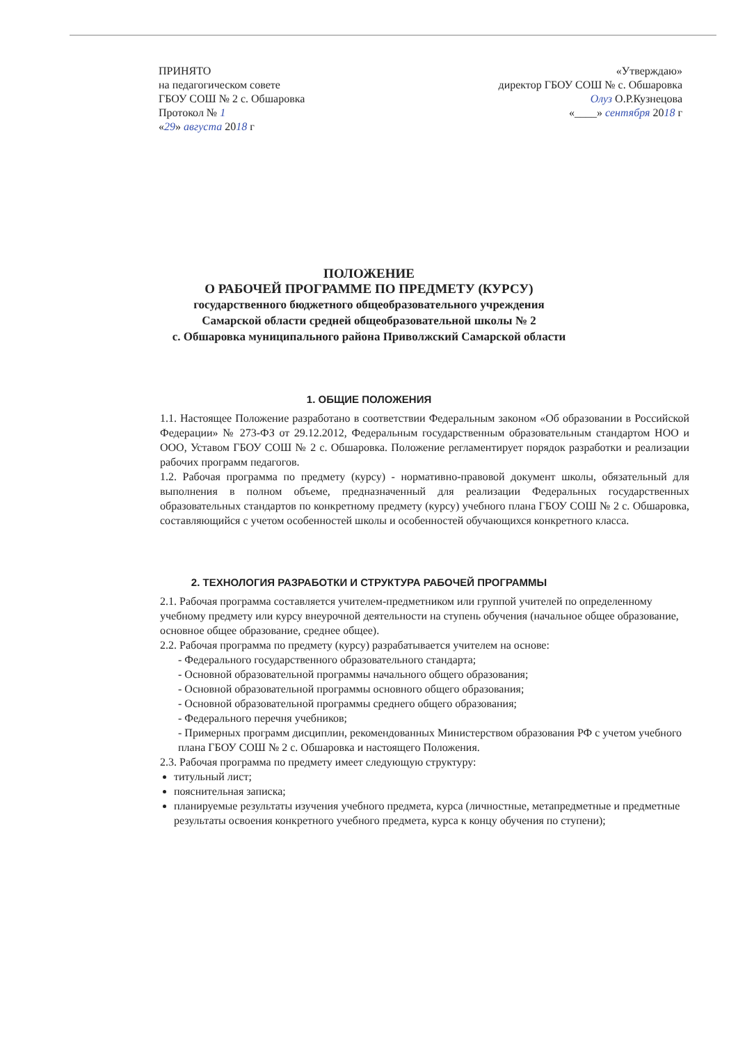ПРИНЯТО
на педагогическом совете
ГБОУ СОШ № 2 с. Обшаровка
Протокол № 1
«29» августа 2018 г
«Утверждаю»
директор ГБОУ СОШ № с. Обшаровка
Олуз О.Р.Кузнецова
«____» сентября 2018 г
ПОЛОЖЕНИЕ
О РАБОЧЕЙ ПРОГРАММЕ ПО ПРЕДМЕТУ (КУРСУ)
государственного бюджетного общеобразовательного учреждения
Самарской области средней общеобразовательной школы № 2
с. Обшаровка муниципального района Приволжский Самарской области
1. ОБЩИЕ ПОЛОЖЕНИЯ
1.1. Настоящее Положение разработано в соответствии Федеральным законом «Об образовании в Российской Федерации» № 273-ФЗ от 29.12.2012, Федеральным государственным образовательным стандартом НОО и ООО, Уставом ГБОУ СОШ № 2 с. Обшаровка. Положение регламентирует порядок разработки и реализации рабочих программ педагогов.
1.2. Рабочая программа по предмету (курсу) - нормативно-правовой документ школы, обязательный для выполнения в полном объеме, предназначенный для реализации Федеральных государственных образовательных стандартов по конкретному предмету (курсу) учебного плана ГБОУ СОШ № 2 с. Обшаровка, составляющийся с учетом особенностей школы и особенностей обучающихся конкретного класса.
2. ТЕХНОЛОГИЯ РАЗРАБОТКИ И СТРУКТУРА РАБОЧЕЙ ПРОГРАММЫ
2.1. Рабочая программа составляется учителем-предметником или группой учителей по определенному учебному предмету или курсу внеурочной деятельности на ступень обучения (начальное общее образование, основное общее образование, среднее общее).
2.2. Рабочая программа по предмету (курсу) разрабатывается учителем на основе:
- Федерального государственного образовательного стандарта;
- Основной образовательной программы начального общего образования;
- Основной образовательной программы основного общего образования;
- Основной образовательной программы среднего общего образования;
- Федерального перечня учебников;
- Примерных программ дисциплин, рекомендованных Министерством образования РФ с учетом учебного плана ГБОУ СОШ № 2 с. Обшаровка и настоящего Положения.
2.3. Рабочая программа по предмету имеет следующую структуру:
титульный лист;
пояснительная записка;
планируемые результаты изучения учебного предмета, курса (личностные, метапредметные и предметные результаты освоения конкретного учебного предмета, курса к концу обучения по ступени);